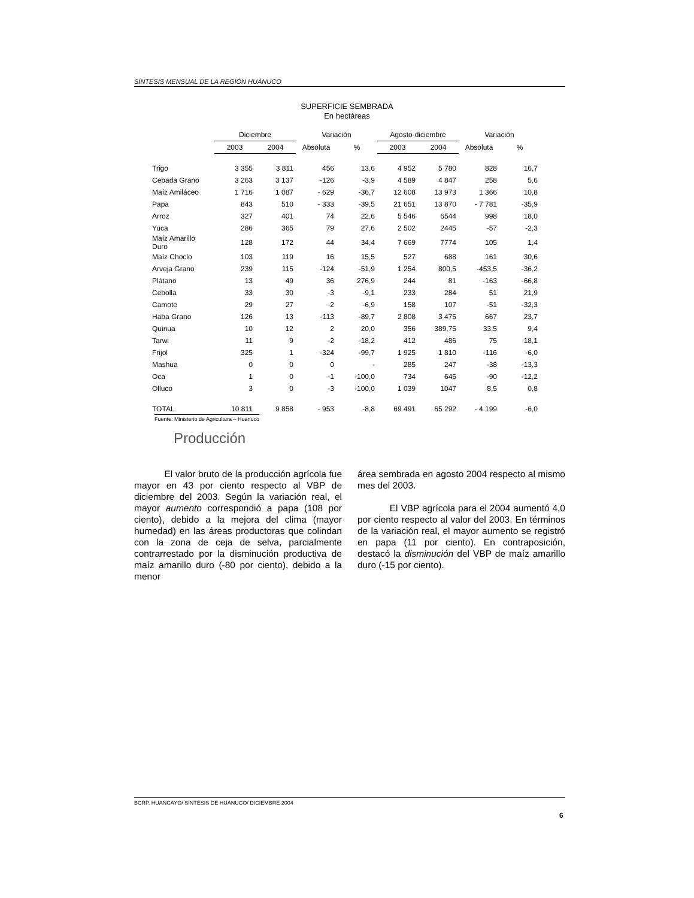SÍNTESIS MENSUAL DE LA REGIÓN HUÁNUCO
SUPERFICIE SEMBRADA
En hectáreas
| | Diciembre | | Variación | | Agosto-diciembre | | Variación | |
| --- | --- | --- | --- | --- | --- | --- | --- | --- |
| | 2003 | 2004 | Absoluta | % | 2003 | 2004 | Absoluta | % |
| Trigo | 3 355 | 3 811 | 456 | 13,6 | 4 952 | 5 780 | 828 | 16,7 |
| Cebada Grano | 3 263 | 3 137 | -126 | -3,9 | 4 589 | 4 847 | 258 | 5,6 |
| Maíz Amiláceo | 1 716 | 1 087 | - 629 | -36,7 | 12 608 | 13 973 | 1 366 | 10,8 |
| Papa | 843 | 510 | - 333 | -39,5 | 21 651 | 13 870 | - 7 781 | -35,9 |
| Arroz | 327 | 401 | 74 | 22,6 | 5 546 | 6544 | 998 | 18,0 |
| Yuca | 286 | 365 | 79 | 27,6 | 2 502 | 2445 | -57 | -2,3 |
| Maíz Amarillo Duro | 128 | 172 | 44 | 34,4 | 7 669 | 7774 | 105 | 1,4 |
| Maíz Choclo | 103 | 119 | 16 | 15,5 | 527 | 688 | 161 | 30,6 |
| Arveja Grano | 239 | 115 | -124 | -51,9 | 1 254 | 800,5 | -453,5 | -36,2 |
| Plátano | 13 | 49 | 36 | 276,9 | 244 | 81 | -163 | -66,8 |
| Cebolla | 33 | 30 | -3 | -9,1 | 233 | 284 | 51 | 21,9 |
| Camote | 29 | 27 | -2 | -6,9 | 158 | 107 | -51 | -32,3 |
| Haba Grano | 126 | 13 | -113 | -89,7 | 2 808 | 3 475 | 667 | 23,7 |
| Quinua | 10 | 12 | 2 | 20,0 | 356 | 389,75 | 33,5 | 9,4 |
| Tarwi | 11 | 9 | -2 | -18,2 | 412 | 486 | 75 | 18,1 |
| Frijol | 325 | 1 | -324 | -99,7 | 1 925 | 1 810 | -116 | -6,0 |
| Mashua | 0 | 0 | 0 | - | 285 | 247 | -38 | -13,3 |
| Oca | 1 | 0 | -1 | -100,0 | 734 | 645 | -90 | -12,2 |
| Olluco | 3 | 0 | -3 | -100,0 | 1 039 | 1047 | 8,5 | 0,8 |
| TOTAL | 10 811 | 9 858 | - 953 | -8,8 | 69 491 | 65 292 | - 4 199 | -6,0 |
Fuente: Ministerio de Agricultura – Huanuco
Producción
El valor bruto de la producción agrícola fue mayor en 43 por ciento respecto al VBP de diciembre del 2003. Según la variación real, el mayor aumento correspondió a papa (108 por ciento), debido a la mejora del clima (mayor humedad) en las áreas productoras que colindan con la zona de ceja de selva, parcialmente contrarrestado por la disminución productiva de maíz amarillo duro (-80 por ciento), debido a la menor
área sembrada en agosto 2004 respecto al mismo mes del 2003.
El VBP agrícola para el 2004 aumentó 4,0 por ciento respecto al valor del 2003. En términos de la variación real, el mayor aumento se registró en papa (11 por ciento). En contraposición, destacó la disminución del VBP de maíz amarillo duro (-15 por ciento).
BCRP. HUANCAYO/ SÍNTESIS DE HUÁNUCO/ DICIEMBRE 2004
6